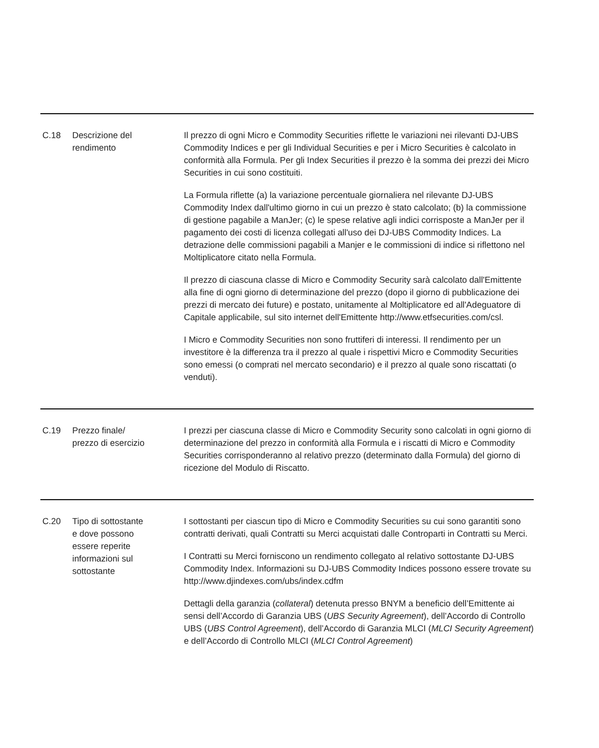| C.18 | Descrizione del rendimento | Il prezzo di ogni Micro e Commodity Securities riflette le variazioni nei rilevanti DJ-UBS Commodity Indices e per gli Individual Securities e per i Micro Securities è calcolato in conformità alla Formula. Per gli Index Securities il prezzo è la somma dei prezzi dei Micro Securities in cui sono costituiti. La Formula riflette (a) la variazione percentuale giornaliera nel rilevante DJ-UBS Commodity Index dall'ultimo giorno in cui un prezzo è stato calcolato; (b) la commissione di gestione pagabile a ManJer; (c) le spese relative agli indici corrisposte a ManJer per il pagamento dei costi di licenza collegati all'uso dei DJ-UBS Commodity Indices. La detrazione delle commissioni pagabili a Manjer e le commissioni di indice si riflettono nel Moltiplicatore citato nella Formula. Il prezzo di ciascuna classe di Micro e Commodity Security sarà calcolato dall'Emittente alla fine di ogni giorno di determinazione del prezzo (dopo il giorno di pubblicazione dei prezzi di mercato dei future) e postato, unitamente al Moltiplicatore ed all'Adeguatore di Capitale applicabile, sul sito internet dell'Emittente http://www.etfsecurities.com/csl. I Micro e Commodity Securities non sono fruttiferi di interessi. Il rendimento per un investitore è la differenza tra il prezzo al quale i rispettivi Micro e Commodity Securities sono emessi (o comprati nel mercato secondario) e il prezzo al quale sono riscattati (o venduti). |
| C.19 | Prezzo finale/ prezzo di esercizio | I prezzi per ciascuna classe di Micro e Commodity Security sono calcolati in ogni giorno di determinazione del prezzo in conformità alla Formula e i riscatti di Micro e Commodity Securities corrisponderanno al relativo prezzo (determinato dalla Formula) del giorno di ricezione del Modulo di Riscatto. |
| C.20 | Tipo di sottostante e dove possono essere reperite informazioni sul sottostante | I sottostanti per ciascun tipo di Micro e Commodity Securities su cui sono garantiti sono contratti derivati, quali Contratti su Merci acquistati dalle Controparti in Contratti su Merci. I Contratti su Merci forniscono un rendimento collegato al relativo sottostante DJ-UBS Commodity Index. Informazioni su DJ-UBS Commodity Indices possono essere trovate su http://www.djindexes.com/ubs/index.cdfm Dettagli della garanzia ( collateral ) detenuta presso BNYM a beneficio dell’Emittente ai sensi dell’Accordo di Garanzia UBS ( UBS Security Agreement ), dell’Accordo di Controllo UBS ( UBS Control Agreement ), dell’Accordo di Garanzia MLCI ( MLCI Security Agreement ) e dell’Accordo di Controllo MLCI ( MLCI Control Agreement ) |